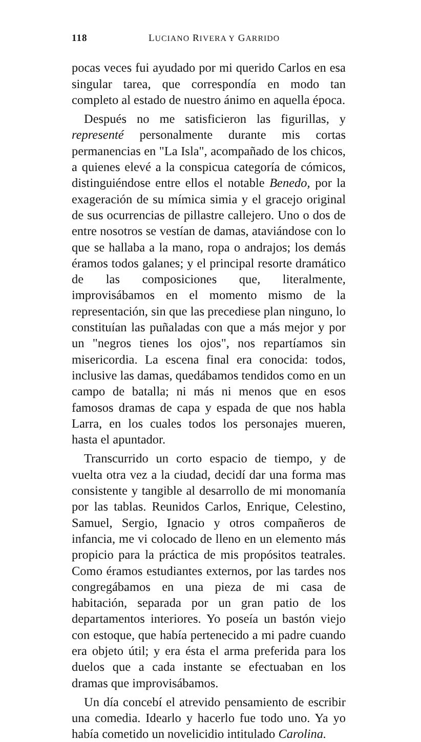118 LUCIANO RIVERA Y GARRIDO
pocas veces fui ayudado por mi querido Carlos en esa singular tarea, que correspondía en modo tan completo al estado de nuestro ánimo en aquella época.
Después no me satisficieron las figurillas, y representé personalmente durante mis cortas permanencias en "La Isla", acompañado de los chicos, a quienes elevé a la conspicua categoría de cómicos, distinguiéndose entre ellos el notable Benedo, por la exageración de su mímica simia y el gracejo original de sus ocurrencias de pillastre callejero. Uno o dos de entre nosotros se vestían de damas, ataviándose con lo que se hallaba a la mano, ropa o andrajos; los demás éramos todos galanes; y el principal resorte dramático de las composiciones que, literalmente, improvisábamos en el momento mismo de la representación, sin que las precediese plan ninguno, lo constituían las puñaladas con que a más mejor y por un "negros tienes los ojos", nos repartíamos sin misericordia. La escena final era conocida: todos, inclusive las damas, quedábamos tendidos como en un campo de batalla; ni más ni menos que en esos famosos dramas de capa y espada de que nos habla Larra, en los cuales todos los personajes mueren, hasta el apuntador.
Transcurrido un corto espacio de tiempo, y de vuelta otra vez a la ciudad, decidí dar una forma mas consistente y tangible al desarrollo de mi monomanía por las tablas. Reunidos Carlos, Enrique, Celestino, Samuel, Sergio, Ignacio y otros compañeros de infancia, me vi colocado de lleno en un elemento más propicio para la práctica de mis propósitos teatrales. Como éramos estudiantes externos, por las tardes nos congregábamos en una pieza de mi casa de habitación, separada por un gran patio de los departamentos interiores. Yo poseía un bastón viejo con estoque, que había pertenecido a mi padre cuando era objeto útil; y era ésta el arma preferida para los duelos que a cada instante se efectuaban en los dramas que improvisábamos.
Un día concebí el atrevido pensamiento de escribir una comedia. Idearlo y hacerlo fue todo uno. Ya yo había cometido un novelicidio intitulado Carolina.